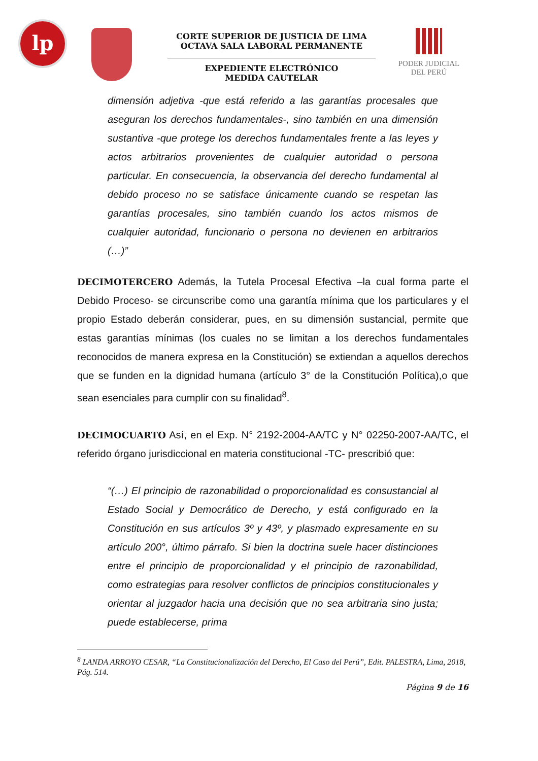lp
CORTE SUPERIOR DE JUSTICIA DE LIMA
OCTAVA SALA LABORAL PERMANENTE
EXPEDIENTE ELECTRÓNICO
MEDIDA CAUTELAR
PODER JUDICIAL
DEL PERÚ
dimensión adjetiva -que está referido a las garantías procesales que aseguran los derechos fundamentales-, sino también en una dimensión sustantiva -que protege los derechos fundamentales frente a las leyes y actos arbitrarios provenientes de cualquier autoridad o persona particular. En consecuencia, la observancia del derecho fundamental al debido proceso no se satisface únicamente cuando se respetan las garantías procesales, sino también cuando los actos mismos de cualquier autoridad, funcionario o persona no devienen en arbitrarios (…)”
DECIMOTERCERO Además, la Tutela Procesal Efectiva –la cual forma parte el Debido Proceso- se circunscribe como una garantía mínima que los particulares y el propio Estado deberán considerar, pues, en su dimensión sustancial, permite que estas garantías mínimas (los cuales no se limitan a los derechos fundamentales reconocidos de manera expresa en la Constitución) se extiendan a aquellos derechos que se funden en la dignidad humana (artículo 3° de la Constitución Política),o que sean esenciales para cumplir con su finalidad<sup>8</sup>.
DECIMOCUARTO Así, en el Exp. N° 2192-2004-AA/TC y N° 02250-2007-AA/TC, el referido órgano jurisdiccional en materia constitucional -TC- prescribió que:
“(…) El principio de razonabilidad o proporcionalidad es consustancial al Estado Social y Democrático de Derecho, y está configurado en la Constitución en sus artículos 3º y 43º, y plasmado expresamente en su artículo 200°, último párrafo. Si bien la doctrina suele hacer distinciones entre el principio de proporcionalidad y el principio de razonabilidad, como estrategias para resolver conflictos de principios constitucionales y orientar al juzgador hacia una decisión que no sea arbitraria sino justa; puede establecerse, prima
<sup>8</sup> LANDA ARROYO CESAR, “La Constitucionalización del Derecho, El Caso del Perú”, Edit. PALESTRA, Lima, 2018, Pág. 514.
Página 9 de 16